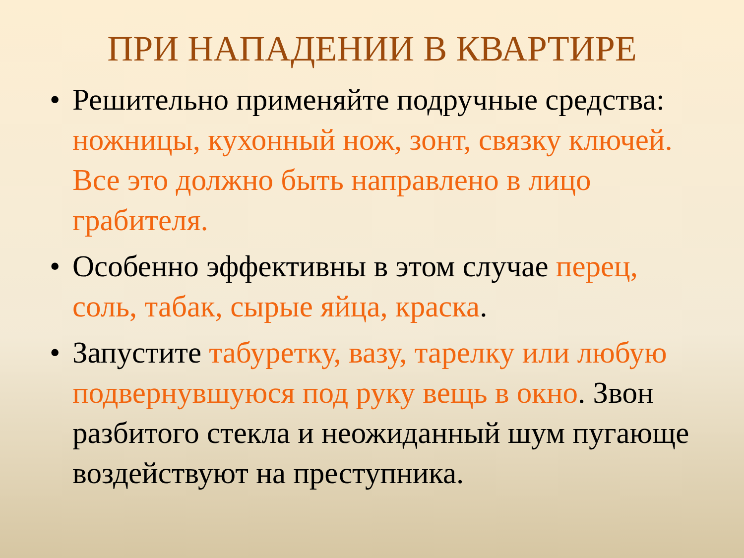ПРИ НАПАДЕНИИ В КВАРТИРЕ
• Решительно применяйте подручные средства: ножницы, кухонный нож, зонт, связку ключей. Все это должно быть направлено в лицо грабителя.
• Особенно эффективны в этом случае перец, соль, табак, сырые яйца, краска.
• Запустите табуретку, вазу, тарелку или любую подвернувшуюся под руку вещь в окно. Звон разбитого стекла и неожиданный шум пугающе воздействуют на преступника.